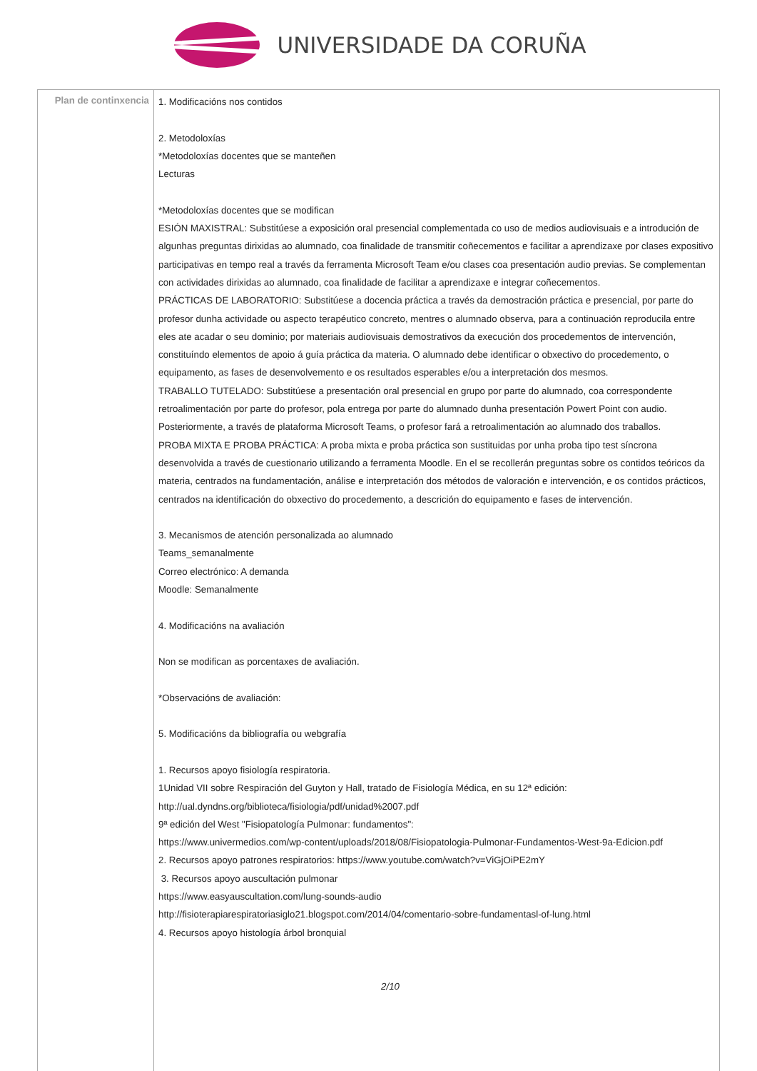UNIVERSIDADE DA CORUÑA
| Plan de continxencia | 1. Modificacións nos contidos 2. Metodoloxías *Metodoloxías docentes que se manteñen Lecturas *Metodoloxías docentes que se modifican ESIÓN MAXISTRAL: Substitúese a exposición oral presencial complementada co uso de medios audiovisuais e a introdución de algunhas preguntas dirixidas ao alumnado, coa finalidade de transmitir coñecementos e facilitar a aprendizaxe por clases expositivo participativas en tempo real a través da ferramenta Microsoft Team e/ou clases coa presentación audio previas. Se complementan con actividades dirixidas ao alumnado, coa finalidade de facilitar a aprendizaxe e integrar coñecementos. PRÁCTICAS DE LABORATORIO: Substitúese a docencia práctica a través da demostración práctica e presencial, por parte do profesor dunha actividade ou aspecto terapéutico concreto, mentres o alumnado observa, para a continuación reproducila entre eles ate acadar o seu dominio; por materiais audiovisuais demostrativos da execución dos procedementos de intervención, constituíndo elementos de apoio á guía práctica da materia. O alumnado debe identificar o obxectivo do procedemento, o equipamento, as fases de desenvolvemento e os resultados esperables e/ou a interpretación dos mesmos. TRABALLO TUTELADO: Substitúese a presentación oral presencial en grupo por parte do alumnado, coa correspondente retroalimentación por parte do profesor, pola entrega por parte do alumnado dunha presentación Powert Point con audio. Posteriormente, a través de plataforma Microsoft Teams, o profesor fará a retroalimentación ao alumnado dos traballos. PROBA MIXTA E PROBA PRÁCTICA: A proba mixta e proba práctica son sustituidas por unha proba tipo test síncrona desenvolvida a través de cuestionario utilizando a ferramenta Moodle. En el se recollerán preguntas sobre os contidos teóricos da materia, centrados na fundamentación, análise e interpretación dos métodos de valoración e intervención, e os contidos prácticos, centrados na identificación do obxectivo do procedemento, a descrición do equipamento e fases de intervención. 3. Mecanismos de atención personalizada ao alumnado Teams_semanalmente Correo electrónico: A demanda Moodle: Semanalmente 4. Modificacións na avaliación Non se modifican as porcentaxes de avaliación. *Observacións de avaliación: 5. Modificacións da bibliografía ou webgrafía 1. Recursos apoyo fisiología respiratoria. 1Unidad VII sobre Respiración del Guyton y Hall, tratado de Fisiología Médica, en su 12ª edición: http://ual.dyndns.org/biblioteca/fisiologia/pdf/unidad%2007.pdf 9ª edición del West "Fisiopatología Pulmonar: fundamentos": https://www.univermedios.com/wp-content/uploads/2018/08/Fisiopatologia-Pulmonar-Fundamentos-West-9a-Edicion.pdf 2. Recursos apoyo patrones respiratorios: https://www.youtube.com/watch?v=ViGjOiPE2mY 3. Recursos apoyo auscultación pulmonar https://www.easyauscultation.com/lung-sounds-audio http://fisioterapiarespiratoriasiglo21.blogspot.com/2014/04/comentario-sobre-fundamentasl-of-lung.html 4. Recursos apoyo histología árbol bronquial 2/10 |